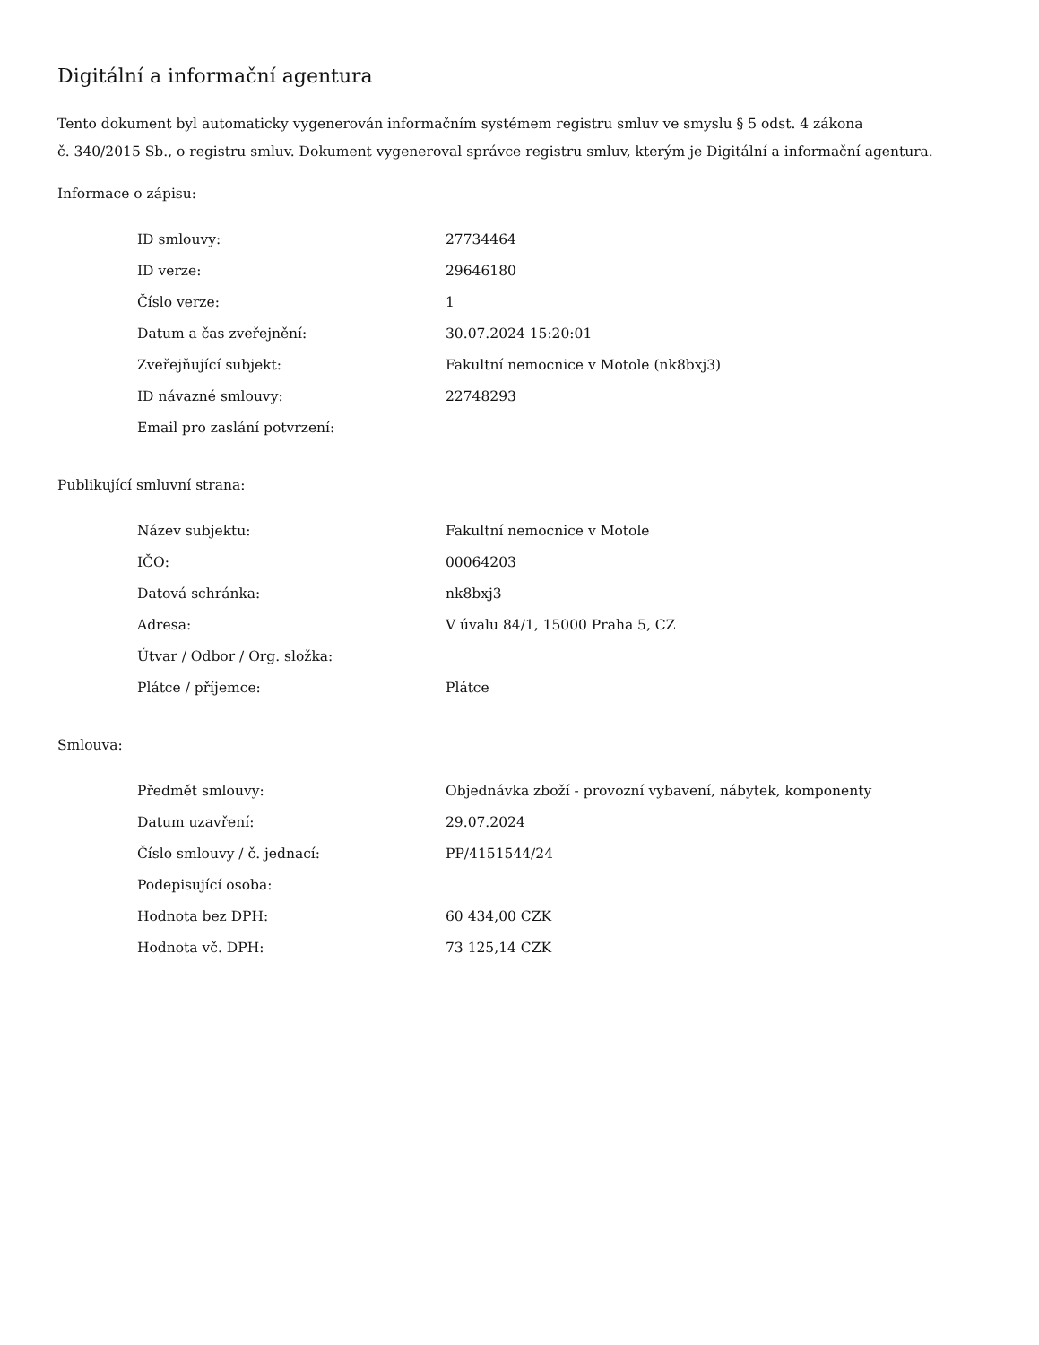Digitální a informační agentura
Tento dokument byl automaticky vygenerován informačním systémem registru smluv ve smyslu § 5 odst. 4 zákona
č. 340/2015 Sb., o registru smluv. Dokument vygeneroval správce registru smluv, kterým je Digitální a informační agentura.
Informace o zápisu:
| ID smlouvy: | 27734464 |
| ID verze: | 29646180 |
| Číslo verze: | 1 |
| Datum a čas zveřejnění: | 30.07.2024 15:20:01 |
| Zveřejňující subjekt: | Fakultní nemocnice v Motole (nk8bxj3) |
| ID návazné smlouvy: | 22748293 |
| Email pro zaslání potvrzení: | |
Publikující smluvní strana:
| Název subjektu: | Fakultní nemocnice v Motole |
| IČO: | 00064203 |
| Datová schránka: | nk8bxj3 |
| Adresa: | V úvalu 84/1, 15000 Praha 5, CZ |
| Útvar / Odbor / Org. složka: | |
| Plátce / příjemce: | Plátce |
Smlouva:
| Předmět smlouvy: | Objednávka zboží - provozní vybavení, nábytek, komponenty |
| Datum uzavření: | 29.07.2024 |
| Číslo smlouvy / č. jednací: | PP/4151544/24 |
| Podepisující osoba: | |
| Hodnota bez DPH: | 60 434,00 CZK |
| Hodnota vč. DPH: | 73 125,14 CZK |